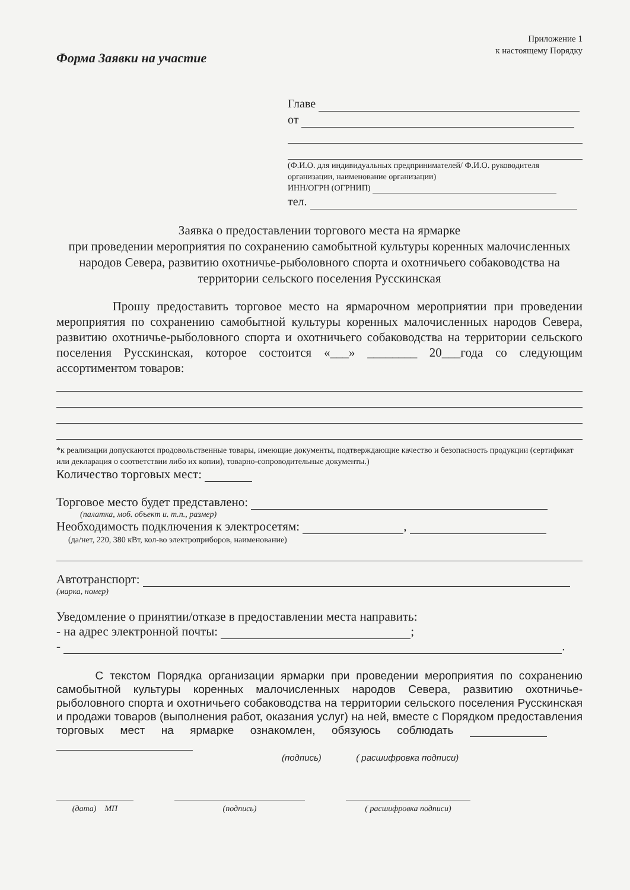Форма Заявки на участие
Приложение 1
к настоящему Порядку
Главе
от
(Ф.И.О. для индивидуальных предпринимателей/ Ф.И.О. руководителя организации, наименование организации)
ИНН/ОГРН (ОГРНИП)
тел.
Заявка о предоставлении торгового места на ярмарке
при проведении мероприятия по сохранению самобытной культуры коренных малочисленных народов Севера, развитию охотничье-рыболовного спорта и охотничьего собаководства на территории сельского поселения Русскинская
Прошу предоставить торговое место на ярмарочном мероприятии при проведении мероприятия по сохранению самобытной культуры коренных малочисленных народов Севера, развитию охотничье-рыболовного спорта и охотничьего собаководства на территории сельского поселения Русскинская, которое состоится «___» ________ 20___года со следующим ассортиментом товаров:
*к реализации допускаются продовольственные товары, имеющие документы, подтверждающие качество и безопасность продукции (сертификат или декларация о соответствии либо их копии), товарно-сопроводительные документы.)
Количество торговых мест:
Торговое место будет представлено:
(палатка, моб. объект и. т.п., размер)
Необходимость подключения к электросетям: ,
(да/нет, 220, 380 кВт, кол-во электроприборов, наименование)
Автотранспорт:
(марка, номер)
Уведомление о принятии/отказе в предоставлении места направить:
- на адрес электронной почты: ;
- .
С текстом Порядка организации ярмарки при проведении мероприятия по сохранению самобытной культуры коренных малочисленных народов Севера, развитию охотничье-рыболовного спорта и охотничьего собаководства на территории сельского поселения Русскинская и продажи товаров (выполнения работ, оказания услуг) на ней, вместе с Порядком предоставления торговых мест на ярмарке ознакомлен, обязуюсь соблюдать
(подпись) ( расшифровка подписи)
(дата) МП (подпись) ( расшифровка подписи)